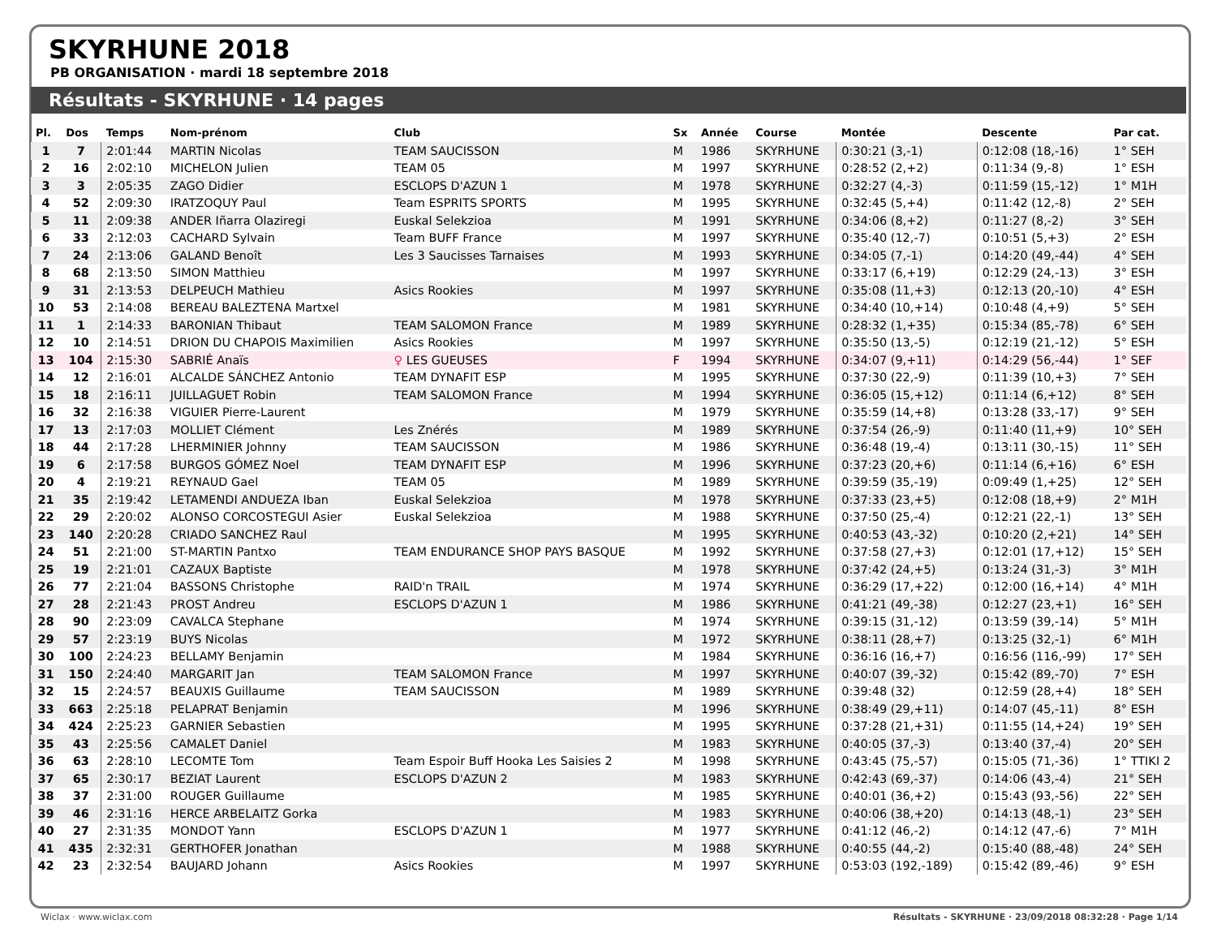SKYRHUNE 2018
PB ORGANISATION · mardi 18 septembre 2018
Résultats - SKYRHUNE · 14 pages
| Pl. | Dos | Temps | Nom-prénom | Club | Sx | Année | Course | Montée | Descente | Par cat. |
| --- | --- | --- | --- | --- | --- | --- | --- | --- | --- | --- |
| 1 | 7 | 2:01:44 | MARTIN Nicolas | TEAM SAUCISSON | M | 1986 | SKYRHUNE | 0:30:21 (3,-1) | 0:12:08 (18,-16) | 1° SEH |
| 2 | 16 | 2:02:10 | MICHELON Julien | TEAM 05 | M | 1997 | SKYRHUNE | 0:28:52 (2,+2) | 0:11:34 (9,-8) | 1° ESH |
| 3 | 3 | 2:05:35 | ZAGO Didier | ESCLOPS D'AZUN 1 | M | 1978 | SKYRHUNE | 0:32:27 (4,-3) | 0:11:59 (15,-12) | 1° M1H |
| 4 | 52 | 2:09:30 | IRATZOQUY Paul | Team ESPRITS SPORTS | M | 1995 | SKYRHUNE | 0:32:45 (5,+4) | 0:11:42 (12,-8) | 2° SEH |
| 5 | 11 | 2:09:38 | ANDER Iñarra Olaziregi | Euskal Selekzioa | M | 1991 | SKYRHUNE | 0:34:06 (8,+2) | 0:11:27 (8,-2) | 3° SEH |
| 6 | 33 | 2:12:03 | CACHARD Sylvain | Team BUFF France | M | 1997 | SKYRHUNE | 0:35:40 (12,-7) | 0:10:51 (5,+3) | 2° ESH |
| 7 | 24 | 2:13:06 | GALAND Benoît | Les 3 Saucisses Tarnaises | M | 1993 | SKYRHUNE | 0:34:05 (7,-1) | 0:14:20 (49,-44) | 4° SEH |
| 8 | 68 | 2:13:50 | SIMON Matthieu | | M | 1997 | SKYRHUNE | 0:33:17 (6,+19) | 0:12:29 (24,-13) | 3° ESH |
| 9 | 31 | 2:13:53 | DELPEUCH Mathieu | Asics Rookies | M | 1997 | SKYRHUNE | 0:35:08 (11,+3) | 0:12:13 (20,-10) | 4° ESH |
| 10 | 53 | 2:14:08 | BEREAU BALEZTENA Martxel | | M | 1981 | SKYRHUNE | 0:34:40 (10,+14) | 0:10:48 (4,+9) | 5° SEH |
| 11 | 1 | 2:14:33 | BARONIAN Thibaut | TEAM SALOMON France | M | 1989 | SKYRHUNE | 0:28:32 (1,+35) | 0:15:34 (85,-78) | 6° SEH |
| 12 | 10 | 2:14:51 | DRION DU CHAPOIS Maximilien | Asics Rookies | M | 1997 | SKYRHUNE | 0:35:50 (13,-5) | 0:12:19 (21,-12) | 5° ESH |
| 13 | 104 | 2:15:30 | SABRIÉ Anaïs | ♀ LES GUEUSES | F | 1994 | SKYRHUNE | 0:34:07 (9,+11) | 0:14:29 (56,-44) | 1° SEF |
| 14 | 12 | 2:16:01 | ALCALDE SÁNCHEZ Antonio | TEAM DYNAFIT ESP | M | 1995 | SKYRHUNE | 0:37:30 (22,-9) | 0:11:39 (10,+3) | 7° SEH |
| 15 | 18 | 2:16:11 | JUILLAGUET Robin | TEAM SALOMON France | M | 1994 | SKYRHUNE | 0:36:05 (15,+12) | 0:11:14 (6,+12) | 8° SEH |
| 16 | 32 | 2:16:38 | VIGUIER Pierre-Laurent | | M | 1979 | SKYRHUNE | 0:35:59 (14,+8) | 0:13:28 (33,-17) | 9° SEH |
| 17 | 13 | 2:17:03 | MOLLIET Clément | Les Znérés | M | 1989 | SKYRHUNE | 0:37:54 (26,-9) | 0:11:40 (11,+9) | 10° SEH |
| 18 | 44 | 2:17:28 | LHERMINIER Johnny | TEAM SAUCISSON | M | 1986 | SKYRHUNE | 0:36:48 (19,-4) | 0:13:11 (30,-15) | 11° SEH |
| 19 | 6 | 2:17:58 | BURGOS GÓMEZ Noel | TEAM DYNAFIT ESP | M | 1996 | SKYRHUNE | 0:37:23 (20,+6) | 0:11:14 (6,+16) | 6° ESH |
| 20 | 4 | 2:19:21 | REYNAUD Gael | TEAM 05 | M | 1989 | SKYRHUNE | 0:39:59 (35,-19) | 0:09:49 (1,+25) | 12° SEH |
| 21 | 35 | 2:19:42 | LETAMENDI ANDUEZA Iban | Euskal Selekzioa | M | 1978 | SKYRHUNE | 0:37:33 (23,+5) | 0:12:08 (18,+9) | 2° M1H |
| 22 | 29 | 2:20:02 | ALONSO CORCOSTEGUI Asier | Euskal Selekzioa | M | 1988 | SKYRHUNE | 0:37:50 (25,-4) | 0:12:21 (22,-1) | 13° SEH |
| 23 | 140 | 2:20:28 | CRIADO SANCHEZ Raul | | M | 1995 | SKYRHUNE | 0:40:53 (43,-32) | 0:10:20 (2,+21) | 14° SEH |
| 24 | 51 | 2:21:00 | ST-MARTIN Pantxo | TEAM ENDURANCE SHOP PAYS BASQUE | M | 1992 | SKYRHUNE | 0:37:58 (27,+3) | 0:12:01 (17,+12) | 15° SEH |
| 25 | 19 | 2:21:01 | CAZAUX Baptiste | | M | 1978 | SKYRHUNE | 0:37:42 (24,+5) | 0:13:24 (31,-3) | 3° M1H |
| 26 | 77 | 2:21:04 | BASSONS Christophe | RAID'n TRAIL | M | 1974 | SKYRHUNE | 0:36:29 (17,+22) | 0:12:00 (16,+14) | 4° M1H |
| 27 | 28 | 2:21:43 | PROST Andreu | ESCLOPS D'AZUN 1 | M | 1986 | SKYRHUNE | 0:41:21 (49,-38) | 0:12:27 (23,+1) | 16° SEH |
| 28 | 90 | 2:23:09 | CAVALCA Stephane | | M | 1974 | SKYRHUNE | 0:39:15 (31,-12) | 0:13:59 (39,-14) | 5° M1H |
| 29 | 57 | 2:23:19 | BUYS Nicolas | | M | 1972 | SKYRHUNE | 0:38:11 (28,+7) | 0:13:25 (32,-1) | 6° M1H |
| 30 | 100 | 2:24:23 | BELLAMY Benjamin | | M | 1984 | SKYRHUNE | 0:36:16 (16,+7) | 0:16:56 (116,-99) | 17° SEH |
| 31 | 150 | 2:24:40 | MARGARIT Jan | TEAM SALOMON France | M | 1997 | SKYRHUNE | 0:40:07 (39,-32) | 0:15:42 (89,-70) | 7° ESH |
| 32 | 15 | 2:24:57 | BEAUXIS Guillaume | TEAM SAUCISSON | M | 1989 | SKYRHUNE | 0:39:48 (32) | 0:12:59 (28,+4) | 18° SEH |
| 33 | 663 | 2:25:18 | PELAPRAT Benjamin | | M | 1996 | SKYRHUNE | 0:38:49 (29,+11) | 0:14:07 (45,-11) | 8° ESH |
| 34 | 424 | 2:25:23 | GARNIER Sebastien | | M | 1995 | SKYRHUNE | 0:37:28 (21,+31) | 0:11:55 (14,+24) | 19° SEH |
| 35 | 43 | 2:25:56 | CAMALET Daniel | | M | 1983 | SKYRHUNE | 0:40:05 (37,-3) | 0:13:40 (37,-4) | 20° SEH |
| 36 | 63 | 2:28:10 | LECOMTE Tom | Team Espoir Buff Hooka Les Saisies 2 | M | 1998 | SKYRHUNE | 0:43:45 (75,-57) | 0:15:05 (71,-36) | 1° TTIKI 2 |
| 37 | 65 | 2:30:17 | BEZIAT Laurent | ESCLOPS D'AZUN 2 | M | 1983 | SKYRHUNE | 0:42:43 (69,-37) | 0:14:06 (43,-4) | 21° SEH |
| 38 | 37 | 2:31:00 | ROUGER Guillaume | | M | 1985 | SKYRHUNE | 0:40:01 (36,+2) | 0:15:43 (93,-56) | 22° SEH |
| 39 | 46 | 2:31:16 | HERCE ARBELAITZ Gorka | | M | 1983 | SKYRHUNE | 0:40:06 (38,+20) | 0:14:13 (48,-1) | 23° SEH |
| 40 | 27 | 2:31:35 | MONDOT Yann | ESCLOPS D'AZUN 1 | M | 1977 | SKYRHUNE | 0:41:12 (46,-2) | 0:14:12 (47,-6) | 7° M1H |
| 41 | 435 | 2:32:31 | GERTHOFER Jonathan | | M | 1988 | SKYRHUNE | 0:40:55 (44,-2) | 0:15:40 (88,-48) | 24° SEH |
| 42 | 23 | 2:32:54 | BAUJARD Johann | Asics Rookies | M | 1997 | SKYRHUNE | 0:53:03 (192,-189) | 0:15:42 (89,-46) | 9° ESH |
Wiclax · www.wiclax.com Résultats - SKYRHUNE · 23/09/2018 08:32:28 · Page 1/14